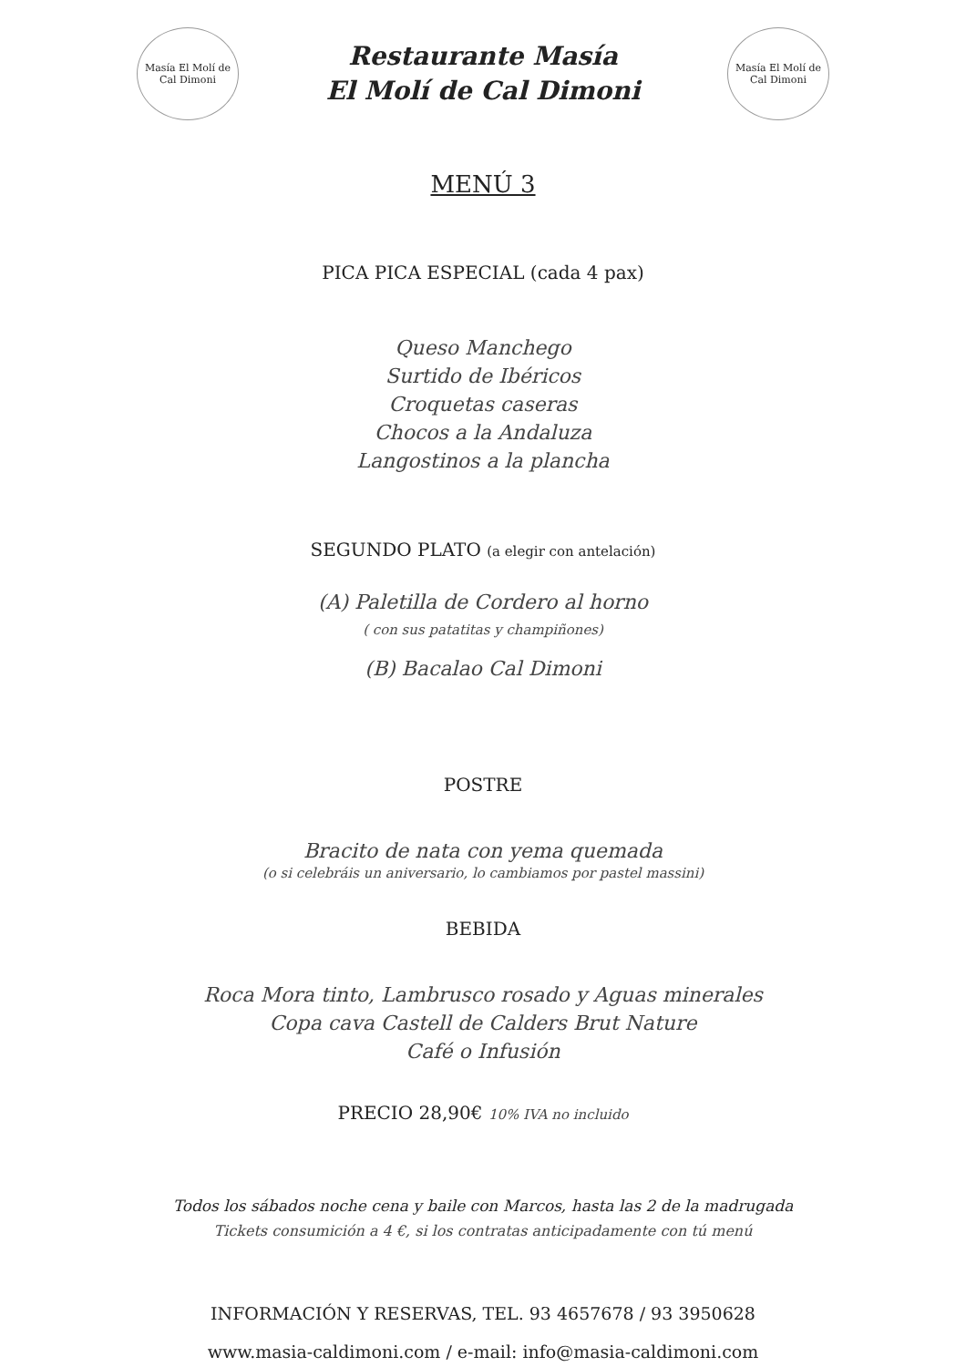Masía El Molí de Cal Dimoni
Restaurante Masía
El Molí de Cal Dimoni
Masía El Molí de Cal Dimoni
MENÚ 3
PICA PICA ESPECIAL (cada 4 pax)
Queso Manchego
Surtido de Ibéricos
Croquetas caseras
Chocos a la Andaluza
Langostinos a la plancha
SEGUNDO PLATO (a elegir con antelación)
(A) Paletilla de Cordero al horno
( con sus patatitas y champiñones)
(B) Bacalao Cal Dimoni
POSTRE
Bracito de nata con yema quemada
(o si celebráis un aniversario, lo cambiamos por pastel massini)
BEBIDA
Roca Mora tinto, Lambrusco rosado y Aguas minerales
Copa cava Castell de Calders Brut Nature
Café o Infusión
PRECIO 28,90€ 10% IVA no incluido
Todos los sábados noche cena y baile con Marcos, hasta las 2 de la madrugada
Tickets consumición a 4 €, si los contratas anticipadamente con tú menú
INFORMACIÓN Y RESERVAS, TEL. 93 4657678 / 93 3950628
www.masia-caldimoni.com / e-mail: info@masia-caldimoni.com